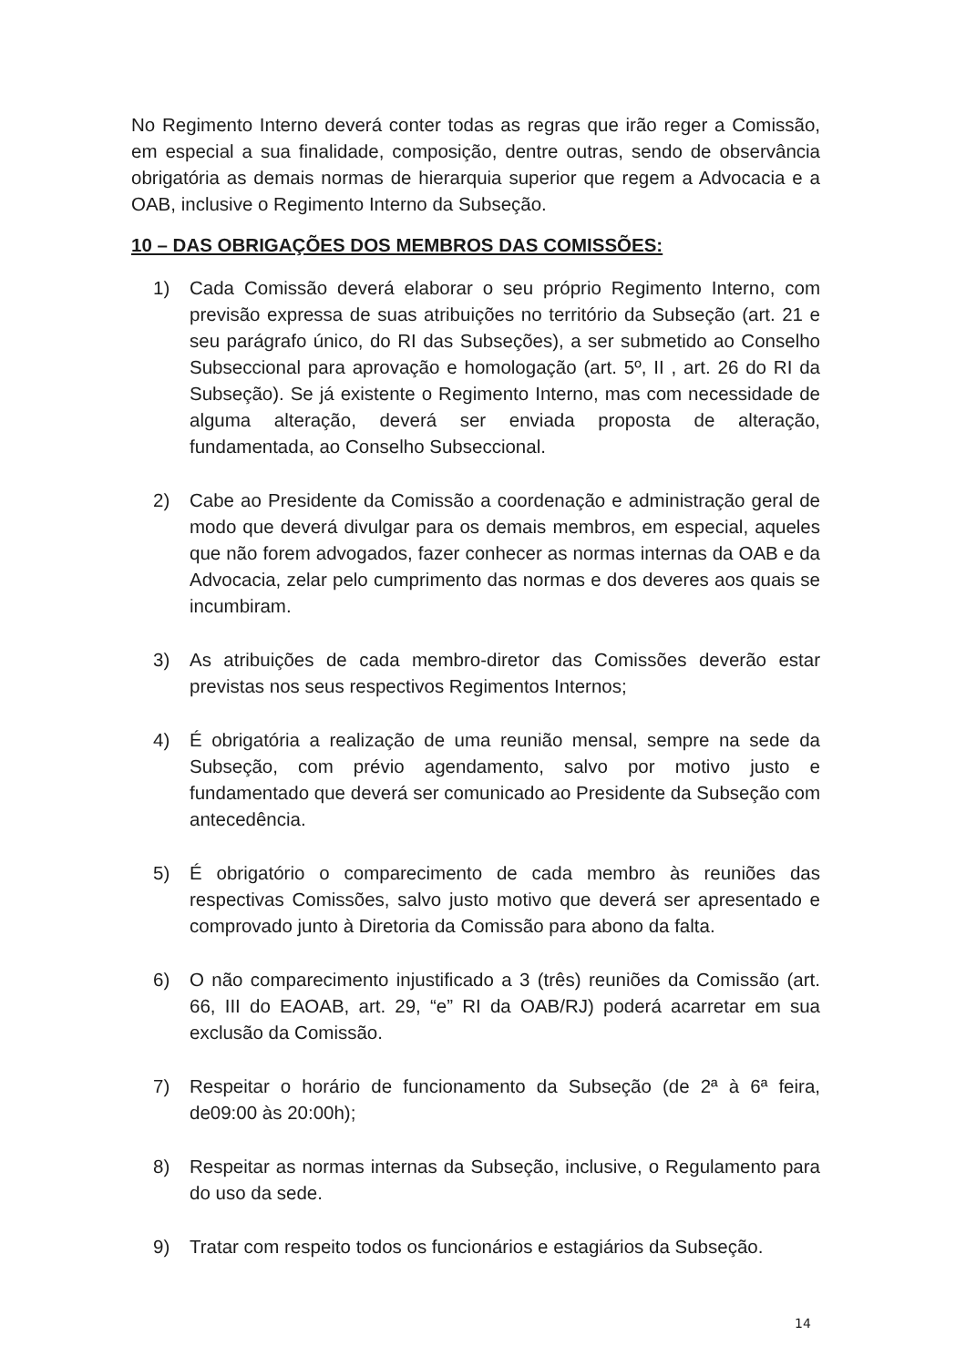No Regimento Interno deverá conter todas as regras que irão reger a Comissão, em especial a sua finalidade, composição, dentre outras, sendo de observância obrigatória as demais normas de hierarquia superior que regem a Advocacia e a OAB, inclusive o Regimento Interno da Subseção.
10 – DAS OBRIGAÇÕES DOS MEMBROS DAS COMISSÕES:
1) Cada Comissão deverá elaborar o seu próprio Regimento Interno, com previsão expressa de suas atribuições no território da Subseção (art. 21 e seu parágrafo único, do RI das Subseções), a ser submetido ao Conselho Subseccional para aprovação e homologação (art. 5º, II , art. 26 do RI da Subseção). Se já existente o Regimento Interno, mas com necessidade de alguma alteração, deverá ser enviada proposta de alteração, fundamentada, ao Conselho Subseccional.
2) Cabe ao Presidente da Comissão a coordenação e administração geral de modo que deverá divulgar para os demais membros, em especial, aqueles que não forem advogados, fazer conhecer as normas internas da OAB e da Advocacia, zelar pelo cumprimento das normas e dos deveres aos quais se incumbiram.
3) As atribuições de cada membro-diretor das Comissões deverão estar previstas nos seus respectivos Regimentos Internos;
4) É obrigatória a realização de uma reunião mensal, sempre na sede da Subseção, com prévio agendamento, salvo por motivo justo e fundamentado que deverá ser comunicado ao Presidente da Subseção com antecedência.
5) É obrigatório o comparecimento de cada membro às reuniões das respectivas Comissões, salvo justo motivo que deverá ser apresentado e comprovado junto à Diretoria da Comissão para abono da falta.
6) O não comparecimento injustificado a 3 (três) reuniões da Comissão (art. 66, III do EAOAB, art. 29, “e” RI da OAB/RJ) poderá acarretar em sua exclusão da Comissão.
7) Respeitar o horário de funcionamento da Subseção (de 2ª à 6ª feira, de09:00 às 20:00h);
8) Respeitar as normas internas da Subseção, inclusive, o Regulamento para do uso da sede.
9) Tratar com respeito todos os funcionários e estagiários da Subseção.
14